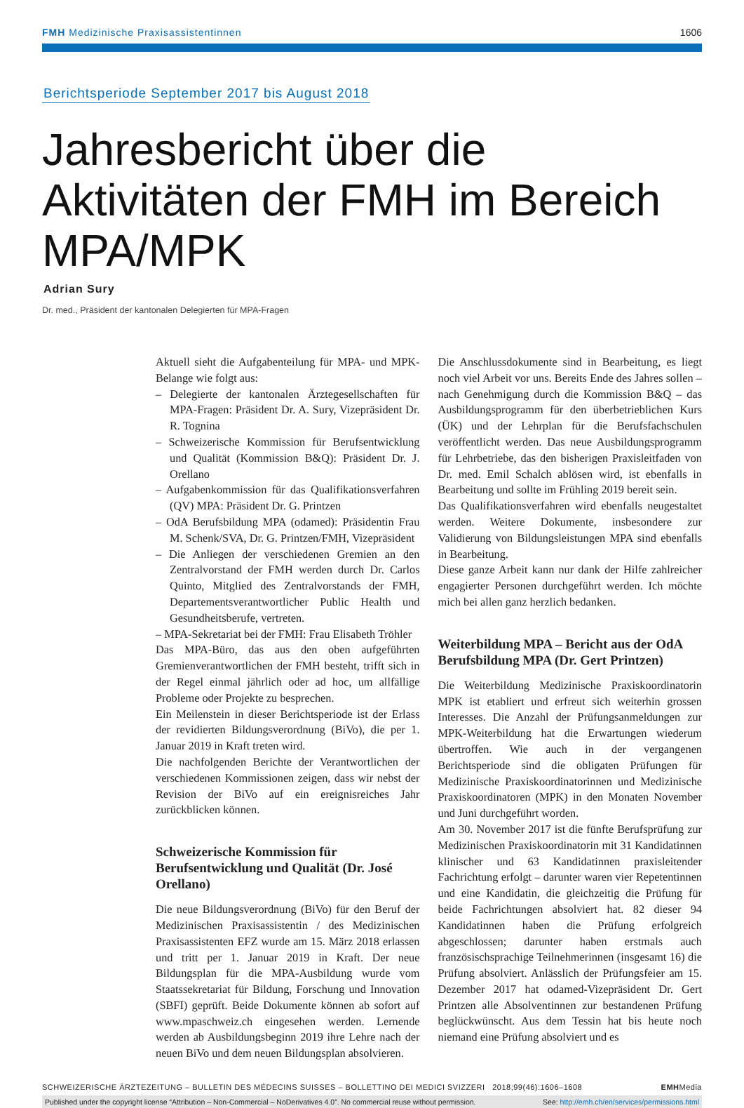FMH Medizinische Praxisassistentinnen 1606
Berichtsperiode September 2017 bis August 2018
Jahresbericht über die Aktivitäten der FMH im Bereich MPA/MPK
Adrian Sury
Dr. med., Präsident der kantonalen Delegierten für MPA-Fragen
Aktuell sieht die Aufgabenteilung für MPA- und MPK-Belange wie folgt aus:
– Delegierte der kantonalen Ärztegesellschaften für MPA-Fragen: Präsident Dr. A. Sury, Vizepräsident Dr. R. Tognina
– Schweizerische Kommission für Berufsentwicklung und Qualität (Kommission B&Q): Präsident Dr. J. Orellano
– Aufgabenkommission für das Qualifikationsverfahren (QV) MPA: Präsident Dr. G. Printzen
– OdA Berufsbildung MPA (odamed): Präsidentin Frau M. Schenk/SVA, Dr. G. Printzen/FMH, Vizepräsident
– Die Anliegen der verschiedenen Gremien an den Zentralvorstand der FMH werden durch Dr. Carlos Quinto, Mitglied des Zentralvorstands der FMH, Departementsverantwortlicher Public Health und Gesundheitsberufe, vertreten.
– MPA-Sekretariat bei der FMH: Frau Elisabeth Tröhler
Das MPA-Büro, das aus den oben aufgeführten Gremienverantwortlichen der FMH besteht, trifft sich in der Regel einmal jährlich oder ad hoc, um allfällige Probleme oder Projekte zu besprechen.
Ein Meilenstein in dieser Berichtsperiode ist der Erlass der revidierten Bildungsverordnung (BiVo), die per 1. Januar 2019 in Kraft treten wird.
Die nachfolgenden Berichte der Verantwortlichen der verschiedenen Kommissionen zeigen, dass wir nebst der Revision der BiVo auf ein ereignisreiches Jahr zurückblicken können.
Schweizerische Kommission für Berufsentwicklung und Qualität (Dr. José Orellano)
Die neue Bildungsverordnung (BiVo) für den Beruf der Medizinischen Praxisassistentin / des Medizinischen Praxisassistenten EFZ wurde am 15. März 2018 erlassen und tritt per 1. Januar 2019 in Kraft. Der neue Bildungsplan für die MPA-Ausbildung wurde vom Staatssekretariat für Bildung, Forschung und Innovation (SBFI) geprüft. Beide Dokumente können ab sofort auf www.mpaschweiz.ch eingesehen werden. Lernende werden ab Ausbildungsbeginn 2019 ihre Lehre nach der neuen BiVo und dem neuen Bildungsplan absolvieren.
Die Anschlussdokumente sind in Bearbeitung, es liegt noch viel Arbeit vor uns. Bereits Ende des Jahres sollen – nach Genehmigung durch die Kommission B&Q – das Ausbildungsprogramm für den überbetrieblichen Kurs (ÜK) und der Lehrplan für die Berufsfachschulen veröffentlicht werden. Das neue Ausbildungsprogramm für Lehrbetriebe, das den bisherigen Praxisleitfaden von Dr. med. Emil Schalch ablösen wird, ist ebenfalls in Bearbeitung und sollte im Frühling 2019 bereit sein.
Das Qualifikationsverfahren wird ebenfalls neugestaltet werden. Weitere Dokumente, insbesondere zur Validierung von Bildungsleistungen MPA sind ebenfalls in Bearbeitung.
Diese ganze Arbeit kann nur dank der Hilfe zahlreicher engagierter Personen durchgeführt werden. Ich möchte mich bei allen ganz herzlich bedanken.
Weiterbildung MPA – Bericht aus der OdA Berufsbildung MPA (Dr. Gert Printzen)
Die Weiterbildung Medizinische Praxiskoordinatorin MPK ist etabliert und erfreut sich weiterhin grossen Interesses. Die Anzahl der Prüfungsanmeldungen zur MPK-Weiterbildung hat die Erwartungen wiederum übertroffen. Wie auch in der vergangenen Berichtsperiode sind die obligaten Prüfungen für Medizinische Praxiskoordinatorinnen und Medizinische Praxiskoordinatoren (MPK) in den Monaten November und Juni durchgeführt worden.
Am 30. November 2017 ist die fünfte Berufsprüfung zur Medizinischen Praxiskoordinatorin mit 31 Kandidatinnen klinischer und 63 Kandidatinnen praxisleitender Fachrichtung erfolgt – darunter waren vier Repetentinnen und eine Kandidatin, die gleichzeitig die Prüfung für beide Fachrichtungen absolviert hat. 82 dieser 94 Kandidatinnen haben die Prüfung erfolgreich abgeschlossen; darunter haben erstmals auch französischsprachige Teilnehmerinnen (insgesamt 16) die Prüfung absolviert. Anlässlich der Prüfungsfeier am 15. Dezember 2017 hat odamed-Vizepräsident Dr. Gert Printzen alle Absolventinnen zur bestandenen Prüfung beglückwünscht. Aus dem Tessin hat bis heute noch niemand eine Prüfung absolviert und es
SCHWEIZERISCHE ÄRZTEZEITUNG – BULLETIN DES MÉDECINS SUISSES – BOLLETTINO DEI MEDICI SVIZZERI 2018;99(46):1606–1608 EMHMedia
Published under the copyright license “Attribution – Non-Commercial – NoDerivatives 4.0”. No commercial reuse without permission. See: http://emh.ch/en/services/permissions.html